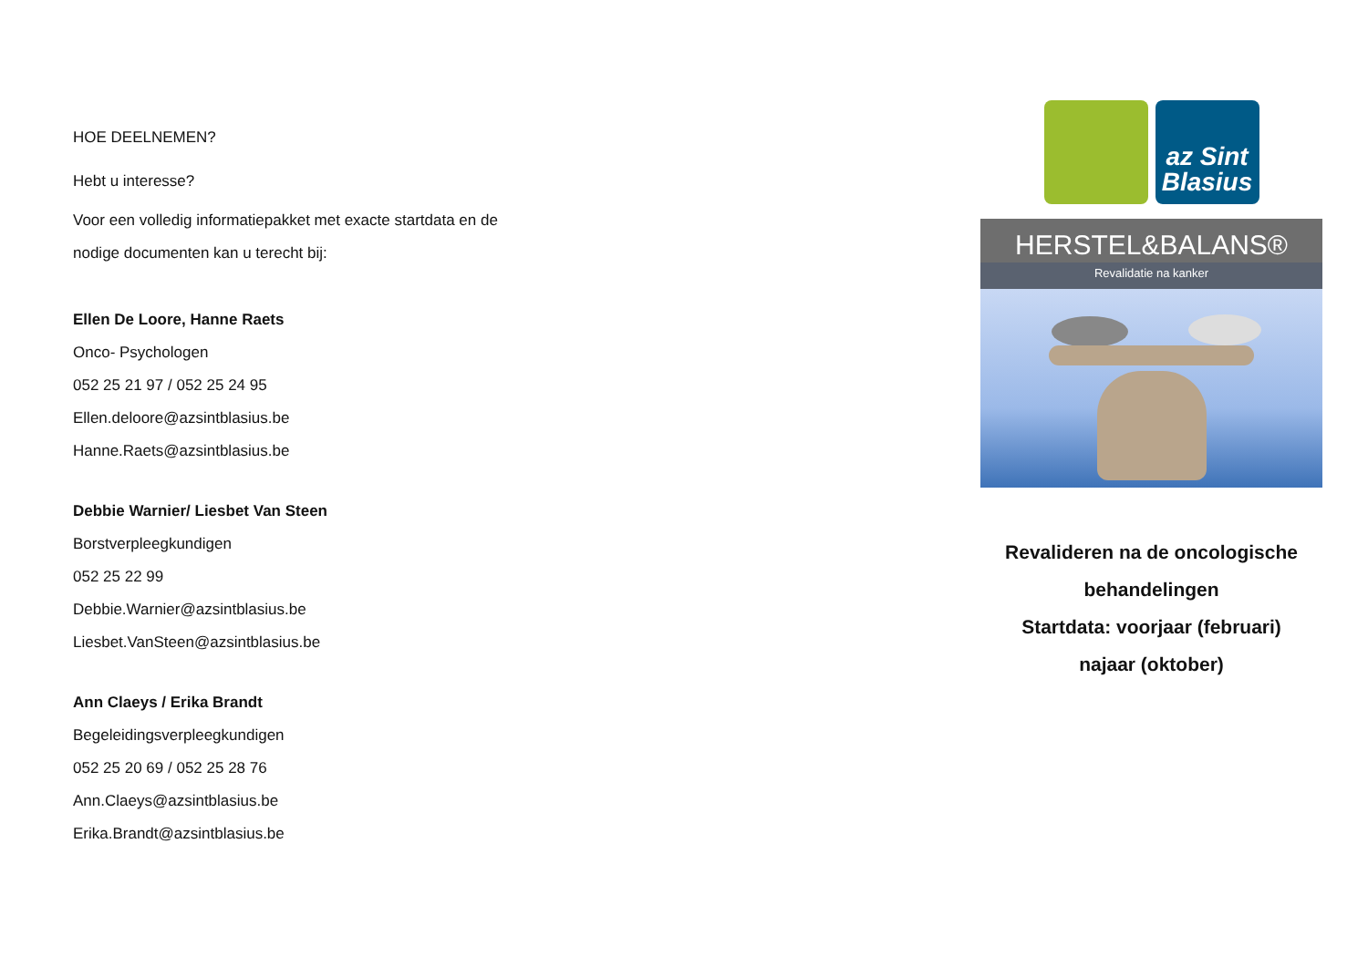HOE DEELNEMEN?
Hebt u interesse?
Voor een volledig informatiepakket met exacte startdata en de nodige documenten kan u terecht bij:
Ellen De Loore, Hanne Raets
Onco- Psychologen
052 25 21 97 / 052 25 24 95
Ellen.deloore@azsintblasius.be
Hanne.Raets@azsintblasius.be
Debbie Warnier/ Liesbet Van Steen
Borstverpleegkundigen
052 25 22 99
Debbie.Warnier@azsintblasius.be
Liesbet.VanSteen@azsintblasius.be
Ann Claeys / Erika Brandt
Begeleidingsverpleegkundigen
052 25 20 69 / 052 25 28 76
Ann.Claeys@azsintblasius.be
Erika.Brandt@azsintblasius.be
az Sint
Blasius
HERSTEL&BALANS®
Revalidatie na kanker
Revalideren na de oncologische
behandelingen
Startdata: voorjaar (februari)
najaar (oktober)